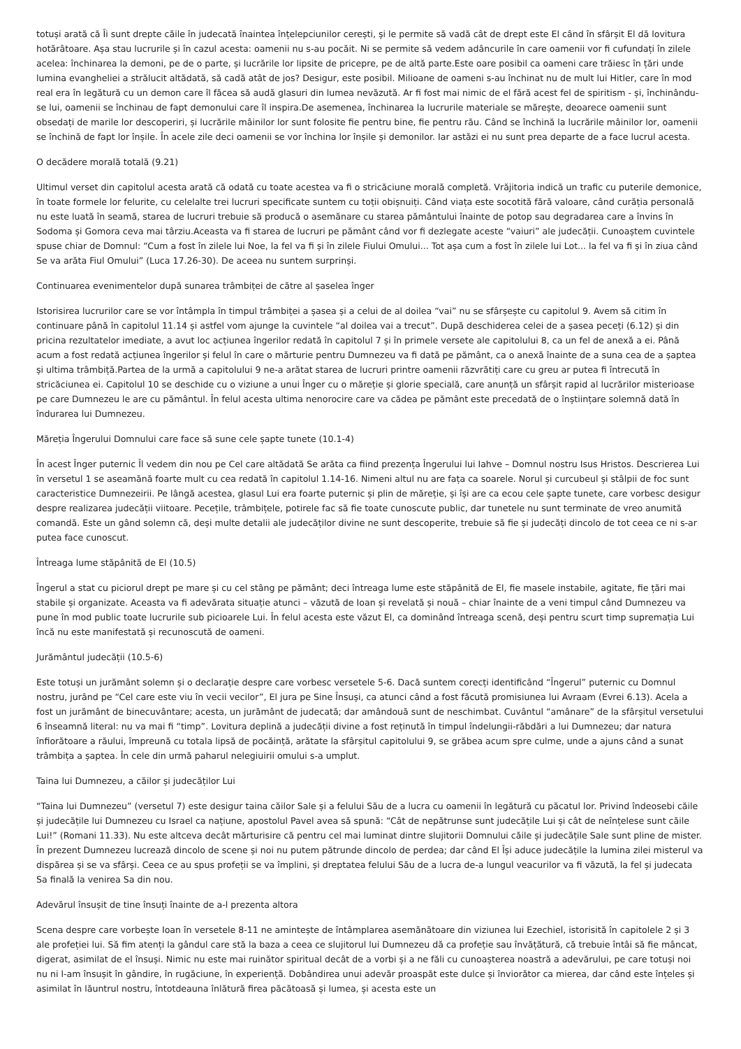totuși arată că Îi sunt drepte căile în judecată înaintea înțelepciunilor cerești, și le permite să vadă cât de drept este El când în sfârșit El dă lovitura hotărâtoare. Așa stau lucrurile și în cazul acesta: oamenii nu s-au pocăit. Ni se permite să vedem adâncurile în care oamenii vor fi cufundați în zilele acelea: închinarea la demoni, pe de o parte, și lucrările lor lipsite de pricepre, pe de altă parte.Este oare posibil ca oameni care trăiesc în țări unde lumina evangheliei a strălucit altădată, să cadă atât de jos? Desigur, este posibil. Milioane de oameni s-au închinat nu de mult lui Hitler, care în mod real era în legătură cu un demon care îl făcea să audă glasuri din lumea nevăzută. Ar fi fost mai nimic de el fără acest fel de spiritism - și, închinându-se lui, oamenii se închinau de fapt demonului care îl inspira.De asemenea, închinarea la lucrurile materiale se mărește, deoarece oamenii sunt obsedați de marile lor descoperiri, și lucrările mâinilor lor sunt folosite fie pentru bine, fie pentru rău. Când se închină la lucrările mâinilor lor, oamenii se închină de fapt lor înșile. În acele zile deci oamenii se vor închina lor înșile și demonilor. Iar astăzi ei nu sunt prea departe de a face lucrul acesta.
O decădere morală totală (9.21)
Ultimul verset din capitolul acesta arată că odată cu toate acestea va fi o stricăciune morală completă. Vrăjitoria indică un trafic cu puterile demonice, în toate formele lor felurite, cu celelalte trei lucruri specificate suntem cu toții obișnuiți. Când viața este socotită fără valoare, când curăția personală nu este luată în seamă, starea de lucruri trebuie să producă o asemănare cu starea pământului înainte de potop sau degradarea care a învins în Sodoma și Gomora ceva mai târziu.Aceasta va fi starea de lucruri pe pământ când vor fi dezlegate aceste “vaiuri” ale judecății. Cunoaștem cuvintele spuse chiar de Domnul: “Cum a fost în zilele lui Noe, la fel va fi și în zilele Fiului Omului... Tot așa cum a fost în zilele lui Lot... la fel va fi și în ziua când Se va arăta Fiul Omului” (Luca 17.26-30). De aceea nu suntem surprinși.
Continuarea evenimentelor după sunarea trâmbiței de către al șaselea înger
Istorisirea lucrurilor care se vor întâmpla în timpul trâmbiței a șasea și a celui de al doilea “vai” nu se sfârșește cu capitolul 9. Avem să citim în continuare până în capitolul 11.14 și astfel vom ajunge la cuvintele “al doilea vai a trecut”. După deschiderea celei de a șasea peceți (6.12) și din pricina rezultatelor imediate, a avut loc acțiunea îngerilor redată în capitolul 7 și în primele versete ale capitolului 8, ca un fel de anexă a ei. Până acum a fost redată acțiunea îngerilor și felul în care o mărturie pentru Dumnezeu va fi dată pe pământ, ca o anexă înainte de a suna cea de a șaptea și ultima trâmbiță.Partea de la urmă a capitolului 9 ne-a arătat starea de lucruri printre oamenii răzvrătiți care cu greu ar putea fi întrecută în stricăciunea ei. Capitolul 10 se deschide cu o viziune a unui Înger cu o măreție și glorie specială, care anunță un sfârșit rapid al lucrărilor misterioase pe care Dumnezeu le are cu pământul. În felul acesta ultima nenorocire care va cădea pe pământ este precedată de o înștiințare solemnă dată în îndurarea lui Dumnezeu.
Măreția Îngerului Domnului care face să sune cele șapte tunete (10.1-4)
În acest Înger puternic Îl vedem din nou pe Cel care altădată Se arăta ca fiind prezența Îngerului lui Iahve – Domnul nostru Isus Hristos. Descrierea Lui în versetul 1 se aseamănă foarte mult cu cea redată în capitolul 1.14-16. Nimeni altul nu are fața ca soarele. Norul și curcubeul și stâlpii de foc sunt caracteristice Dumnezeirii. Pe lângă acestea, glasul Lui era foarte puternic și plin de măreție, și își are ca ecou cele șapte tunete, care vorbesc desigur despre realizarea judecății viitoare. Pecețile, trâmbițele, potirele fac să fie toate cunoscute public, dar tunetele nu sunt terminate de vreo anumită comandă. Este un gând solemn că, deși multe detalii ale judecăților divine ne sunt descoperite, trebuie să fie și judecăți dincolo de tot ceea ce ni s-ar putea face cunoscut.
Întreaga lume stăpânită de El (10.5)
Îngerul a stat cu piciorul drept pe mare și cu cel stâng pe pământ; deci întreaga lume este stăpânită de El, fie masele instabile, agitate, fie țări mai stabile și organizate. Aceasta va fi adevărata situație atunci – văzută de Ioan și revelată și nouă – chiar înainte de a veni timpul când Dumnezeu va pune în mod public toate lucrurile sub picioarele Lui. În felul acesta este văzut El, ca dominând întreaga scenă, deși pentru scurt timp supremația Lui încă nu este manifestată și recunoscută de oameni.
Jurământul judecății (10.5-6)
Este totuși un jurământ solemn și o declarație despre care vorbesc versetele 5-6. Dacă suntem corecți identificând “Îngerul” puternic cu Domnul nostru, jurând pe “Cel care este viu în vecii vecilor”, El jura pe Sine Însuși, ca atunci când a fost făcută promisiunea lui Avraam (Evrei 6.13). Acela a fost un jurământ de binecuvântare; acesta, un jurământ de judecată; dar amândouă sunt de neschimbat. Cuvântul “amânare” de la sfârșitul versetului 6 înseamnă literal: nu va mai fi “timp”. Lovitura deplină a judecății divine a fost reținută în timpul îndelungii-răbdări a lui Dumnezeu; dar natura înfiorătoare a răului, împreună cu totala lipsă de pocăință, arătate la sfârșitul capitolului 9, se grăbea acum spre culme, unde a ajuns când a sunat trâmbița a șaptea. În cele din urmă paharul nelegiuirii omului s-a umplut.
Taina lui Dumnezeu, a căilor și judecăților Lui
“Taina lui Dumnezeu” (versetul 7) este desigur taina căilor Sale și a felului Său de a lucra cu oamenii în legătură cu păcatul lor. Privind îndeosebi căile și judecățile lui Dumnezeu cu Israel ca națiune, apostolul Pavel avea să spună: “Cât de nepătrunse sunt judecățile Lui și cât de neînțelese sunt căile Lui!” (Romani 11.33). Nu este altceva decât mărturisire că pentru cel mai luminat dintre slujitorii Domnului căile și judecățile Sale sunt pline de mister. În prezent Dumnezeu lucrează dincolo de scene și noi nu putem pătrunde dincolo de perdea; dar când El Își aduce judecățile la lumina zilei misterul va dispărea și se va sfârși. Ceea ce au spus profeții se va împlini, și dreptatea felului Său de a lucra de-a lungul veacurilor va fi văzută, la fel și judecata Sa finală la venirea Sa din nou.
Adevărul însușit de tine însuți înainte de a-l prezenta altora
Scena despre care vorbește Ioan în versetele 8-11 ne amintește de întâmplarea asemănătoare din viziunea lui Ezechiel, istorisită în capitolele 2 și 3 ale profeției lui. Să fim atenți la gândul care stă la baza a ceea ce slujitorul lui Dumnezeu dă ca profeție sau învățătură, că trebuie întâi să fie mâncat, digerat, asimilat de el însuși. Nimic nu este mai ruinător spiritual decât de a vorbi și a ne făli cu cunoașterea noastră a adevărului, pe care totuși noi nu ni l-am însușit în gândire, în rugăciune, în experiență. Dobândirea unui adevăr proaspăt este dulce și înviorător ca mierea, dar când este înțeles și asimilat în lăuntrul nostru, întotdeauna înlătură firea păcătoasă și lumea, și acesta este un